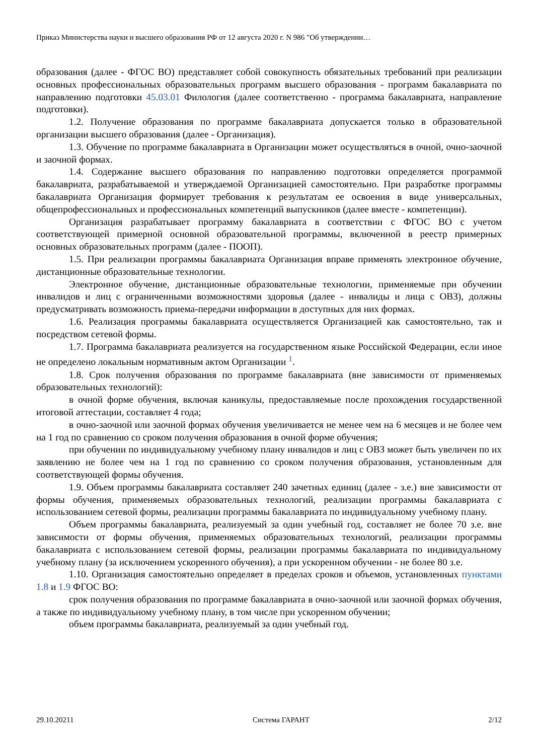Приказ Министерства науки и высшего образования РФ от 12 августа 2020 г. N 986 "Об утверждении…
образования (далее - ФГОС ВО) представляет собой совокупность обязательных требований при реализации основных профессиональных образовательных программ высшего образования - программ бакалавриата по направлению подготовки 45.03.01 Филология (далее соответственно - программа бакалавриата, направление подготовки).
1.2. Получение образования по программе бакалавриата допускается только в образовательной организации высшего образования (далее - Организация).
1.3. Обучение по программе бакалавриата в Организации может осуществляться в очной, очно-заочной и заочной формах.
1.4. Содержание высшего образования по направлению подготовки определяется программой бакалавриата, разрабатываемой и утверждаемой Организацией самостоятельно. При разработке программы бакалавриата Организация формирует требования к результатам ее освоения в виде универсальных, общепрофессиональных и профессиональных компетенций выпускников (далее вместе - компетенции).
Организация разрабатывает программу бакалавриата в соответствии с ФГОС ВО с учетом соответствующей примерной основной образовательной программы, включенной в реестр примерных основных образовательных программ (далее - ПООП).
1.5. При реализации программы бакалавриата Организация вправе применять электронное обучение, дистанционные образовательные технологии.
Электронное обучение, дистанционные образовательные технологии, применяемые при обучении инвалидов и лиц с ограниченными возможностями здоровья (далее - инвалиды и лица с ОВЗ), должны предусматривать возможность приема-передачи информации в доступных для них формах.
1.6. Реализация программы бакалавриата осуществляется Организацией как самостоятельно, так и посредством сетевой формы.
1.7. Программа бакалавриата реализуется на государственном языке Российской Федерации, если иное не определено локальным нормативным актом Организации <sup>1</sup>.
1.8. Срок получения образования по программе бакалавриата (вне зависимости от применяемых образовательных технологий):
в очной форме обучения, включая каникулы, предоставляемые после прохождения государственной итоговой аттестации, составляет 4 года;
в очно-заочной или заочной формах обучения увеличивается не менее чем на 6 месяцев и не более чем на 1 год по сравнению со сроком получения образования в очной форме обучения;
при обучении по индивидуальному учебному плану инвалидов и лиц с ОВЗ может быть увеличен по их заявлению не более чем на 1 год по сравнению со сроком получения образования, установленным для соответствующей формы обучения.
1.9. Объем программы бакалавриата составляет 240 зачетных единиц (далее - з.е.) вне зависимости от формы обучения, применяемых образовательных технологий, реализации программы бакалавриата с использованием сетевой формы, реализации программы бакалавриата по индивидуальному учебному плану.
Объем программы бакалавриата, реализуемый за один учебный год, составляет не более 70 з.е. вне зависимости от формы обучения, применяемых образовательных технологий, реализации программы бакалавриата с использованием сетевой формы, реализации программы бакалавриата по индивидуальному учебному плану (за исключением ускоренного обучения), а при ускоренном обучении - не более 80 з.е.
1.10. Организация самостоятельно определяет в пределах сроков и объемов, установленных пунктами 1.8 и 1.9 ФГОС ВО:
срок получения образования по программе бакалавриата в очно-заочной или заочной формах обучения, а также по индивидуальному учебному плану, в том числе при ускоренном обучении;
объем программы бакалавриата, реализуемый за один учебный год.
29.10.20211 Система ГАРАНТ 2/12